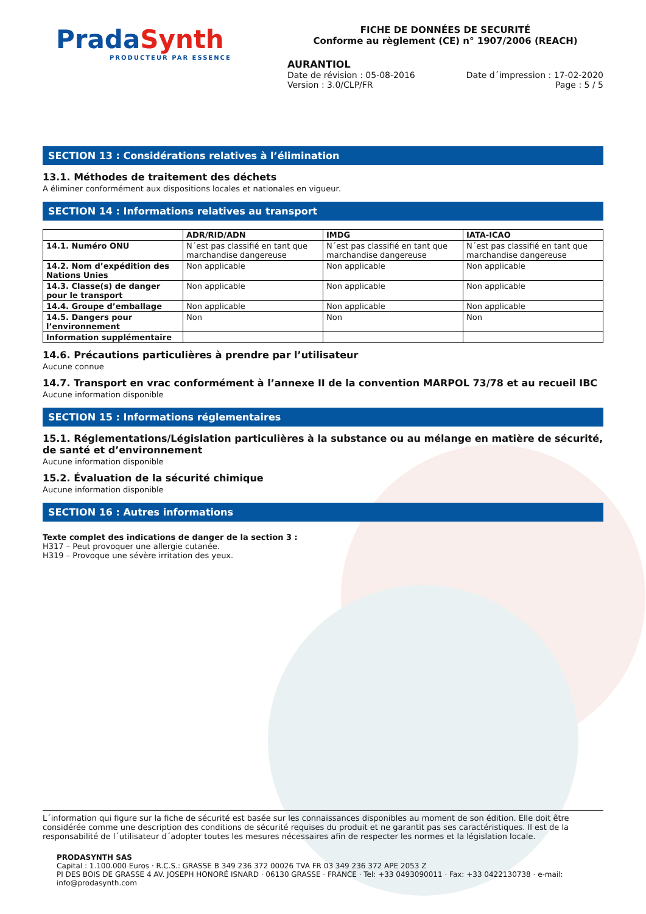Prada Synth
PRODUCTEUR PAR ESSENCE
FICHE DE DONNÉES DE SECURITÉ
Conforme au règlement (CE) n° 1907/2006 (REACH)
AURANTIOL
Date de révision : 05-08-2016 Date d´impression : 17-02-2020
Version : 3.0/CLP/FR Page : 5 / 5
SECTION 13 : Considérations relatives à l’élimination
13.1. Méthodes de traitement des déchets
A éliminer conformément aux dispositions locales et nationales en vigueur.
SECTION 14 : Informations relatives au transport
| | ADR/RID/ADN | IMDG | IATA-ICAO |
| --- | --- | --- | --- |
| 14.1. Numéro ONU | N´est pas classifié en tant que marchandise dangereuse | N´est pas classifié en tant que marchandise dangereuse | N´est pas classifié en tant que marchandise dangereuse |
| 14.2. Nom d’expédition des Nations Unies | Non applicable | Non applicable | Non applicable |
| 14.3. Classe(s) de danger pour le transport | Non applicable | Non applicable | Non applicable |
| 14.4. Groupe d’emballage | Non applicable | Non applicable | Non applicable |
| 14.5. Dangers pour l’environnement | Non | Non | Non |
| Information supplémentaire | | | |
14.6. Précautions particulières à prendre par l’utilisateur
Aucune connue
14.7. Transport en vrac conformément à l’annexe II de la convention MARPOL 73/78 et au recueil IBC
Aucune information disponible
SECTION 15 : Informations réglementaires
15.1. Réglementations/Législation particulières à la substance ou au mélange en matière de sécurité, de santé et d’environnement
Aucune information disponible
15.2. Évaluation de la sécurité chimique
Aucune information disponible
SECTION 16 : Autres informations
Texte complet des indications de danger de la section 3 :
H317 – Peut provoquer une allergie cutanée.
H319 – Provoque une sévère irritation des yeux.
L´information qui figure sur la fiche de sécurité est basée sur les connaissances disponibles au moment de son édition. Elle doit être considérée comme une description des conditions de sécurité requises du produit et ne garantit pas ses caractéristiques. Il est de la responsabilité de l´utilisateur d´adopter toutes les mesures nécessaires afin de respecter les normes et la législation locale.
PRODASYNTH SAS
Capital : 1.100.000 Euros · R.C.S.: GRASSE B 349 236 372 00026 TVA FR 03 349 236 372 APE 2053 Z
PI DES BOIS DE GRASSE 4 AV. JOSEPH HONORÉ ISNARD · 06130 GRASSE · FRANCE · Tel: +33 0493090011 · Fax: +33 0422130738 · e-mail: info@prodasynth.com